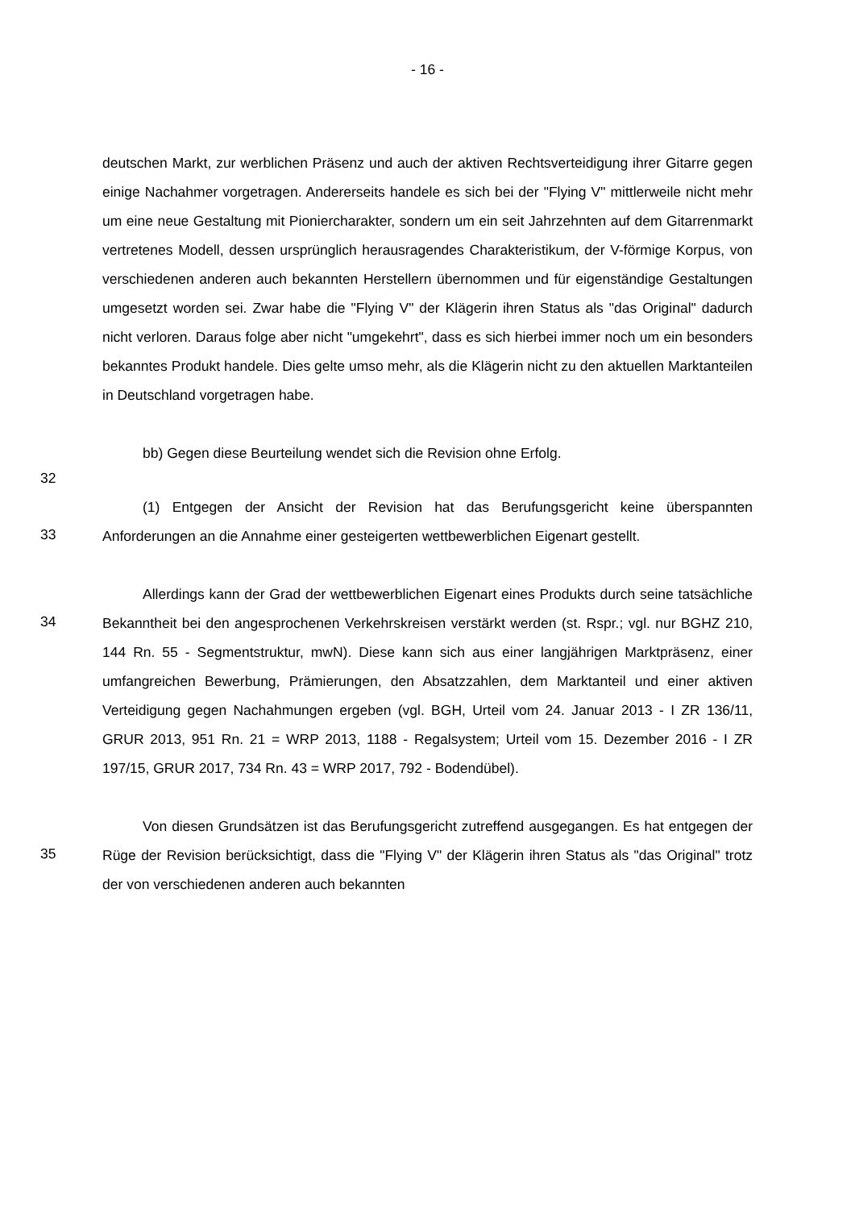- 16 -
deutschen Markt, zur werblichen Präsenz und auch der aktiven Rechtsverteidigung ihrer Gitarre gegen einige Nachahmer vorgetragen. Andererseits handele es sich bei der "Flying V" mittlerweile nicht mehr um eine neue Gestaltung mit Pioniercharakter, sondern um ein seit Jahrzehnten auf dem Gitarrenmarkt vertretenes Modell, dessen ursprünglich herausragendes Charakteristikum, der V-förmige Korpus, von verschiedenen anderen auch bekannten Herstellern übernommen und für eigenständige Gestaltungen umgesetzt worden sei. Zwar habe die "Flying V" der Klägerin ihren Status als "das Original" dadurch nicht verloren. Daraus folge aber nicht "umgekehrt", dass es sich hierbei immer noch um ein besonders bekanntes Produkt handele. Dies gelte umso mehr, als die Klägerin nicht zu den aktuellen Marktanteilen in Deutschland vorgetragen habe.
32
bb) Gegen diese Beurteilung wendet sich die Revision ohne Erfolg.
33
(1) Entgegen der Ansicht der Revision hat das Berufungsgericht keine überspannten Anforderungen an die Annahme einer gesteigerten wettbewerblichen Eigenart gestellt.
34
Allerdings kann der Grad der wettbewerblichen Eigenart eines Produkts durch seine tatsächliche Bekanntheit bei den angesprochenen Verkehrskreisen verstärkt werden (st. Rspr.; vgl. nur BGHZ 210, 144 Rn. 55 - Segmentstruktur, mwN). Diese kann sich aus einer langjährigen Marktpräsenz, einer umfangreichen Bewerbung, Prämierungen, den Absatzzahlen, dem Marktanteil und einer aktiven Verteidigung gegen Nachahmungen ergeben (vgl. BGH, Urteil vom 24. Januar 2013 - I ZR 136/11, GRUR 2013, 951 Rn. 21 = WRP 2013, 1188 - Regalsystem; Urteil vom 15. Dezember 2016 - I ZR 197/15, GRUR 2017, 734 Rn. 43 = WRP 2017, 792 - Bodendübel).
35
Von diesen Grundsätzen ist das Berufungsgericht zutreffend ausgegangen. Es hat entgegen der Rüge der Revision berücksichtigt, dass die "Flying V" der Klägerin ihren Status als "das Original" trotz der von verschiedenen anderen auch bekannten